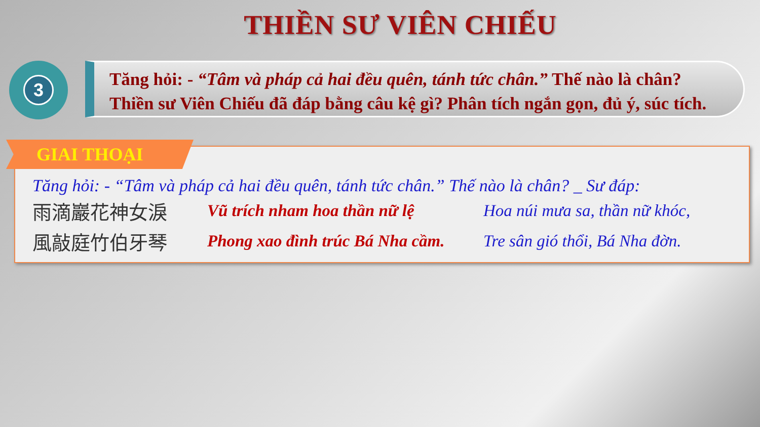THIỀN SƯ VIÊN CHIẾU
3
Tăng hỏi: - “Tâm và pháp cả hai đều quên, tánh tức chân.” Thế nào là chân?
Thiền sư Viên Chiếu đã đáp bằng câu kệ gì? Phân tích ngắn gọn, đủ ý, súc tích.
GIAI THOẠI
Tăng hỏi: - “Tâm và pháp cả hai đều quên, tánh tức chân.” Thế nào là chân? _ Sư đáp:
雨滴巖花神女淚
Vũ trích nham hoa thần nữ lệ
Hoa núi mưa sa, thần nữ khóc,
風敲庭竹伯牙琴
Phong xao đình trúc Bá Nha cầm.
Tre sân gió thổi, Bá Nha đờn.